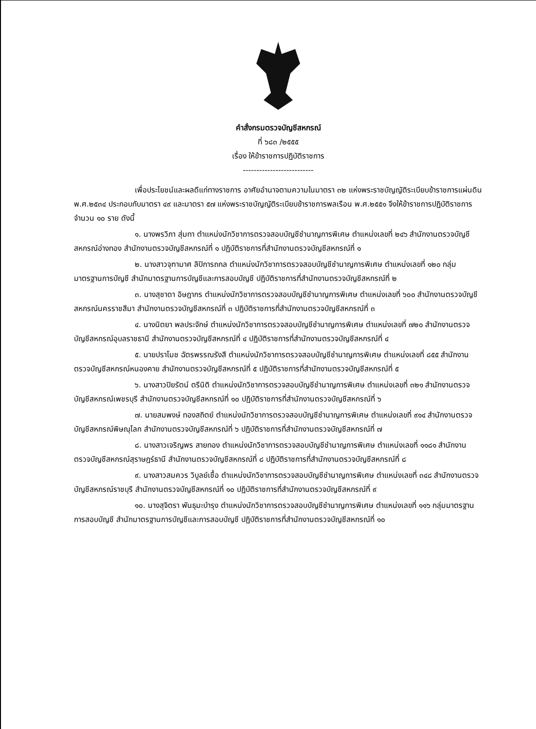คำสั่งกรมตรวจบัญชีสหกรณ์
ที่ ๖๘๓ /๒๕๕๕
เรื่อง ให้ข้าราชการปฏิบัติราชการ
--------------------------
เพื่อประโยชน์และผลดีแก่ทางราชการ อาศัยอำนาจตามความในมาตรา ๓๒ แห่งพระราชบัญญัติระเบียบข้าราชการแผ่นดิน พ.ศ.๒๕๓๔ ประกอบกับมาตรา ๔๙ และมาตรา ๕๗ แห่งพระราชบัญญัติระเบียบข้าราชการพลเรือน พ.ศ.๒๕๕๑ จึงให้ข้าราชการปฏิบัติราชการ จำนวน ๑๐ ราย ดังนี้
๑. นางพรวิภา สุ่มทา ตำแหน่งนักวิชาการตรวจสอบบัญชีชำนาญการพิเศษ ตำแหน่งเลขที่ ๒๔๖ สำนักงานตรวจบัญชีสหกรณ์อ่างทอง สำนักงานตรวจบัญชีสหกรณ์ที่ ๑ ปฏิบัติราชการที่สำนักงานตรวจบัญชีสหกรณ์ที่ ๑
๒. นางสาวจุฑามาศ ลิปิการถกล ตำแหน่งนักวิชาการตรวจสอบบัญชีชำนาญการพิเศษ ตำแหน่งเลขที่ ๑๒๐ กลุ่มมาตรฐานการบัญชี สำนักมาตรฐานการบัญชีและการสอบบัญชี ปฏิบัติราชการที่สำนักงานตรวจบัญชีสหกรณ์ที่ ๒
๓. นางสุชาดา อิษฎากร ตำแหน่งนักวิชาการตรวจสอบบัญชีชำนาญการพิเศษ ตำแหน่งเลขที่ ๖๐๐ สำนักงานตรวจบัญชีสหกรณ์นครราชสีมา สำนักงานตรวจบัญชีสหกรณ์ที่ ๓ ปฏิบัติราชการที่สำนักงานตรวจบัญชีสหกรณ์ที่ ๓
๔. นางนิตยา พลประจักษ์ ตำแหน่งนักวิชาการตรวจสอบบัญชีชำนาญการพิเศษ ตำแหน่งเลขที่ ๗๒๐ สำนักงานตรวจบัญชีสหกรณ์อุบลราชธานี สำนักงานตรวจบัญชีสหกรณ์ที่ ๔ ปฏิบัติราชการที่สำนักงานตรวจบัญชีสหกรณ์ที่ ๔
๕. นายปราโมช ฉัตรพรรณรังสี ตำแหน่งนักวิชาการตรวจสอบบัญชีชำนาญการพิเศษ ตำแหน่งเลขที่ ๘๕๕ สำนักงานตรวจบัญชีสหกรณ์หนองคาย สำนักงานตรวจบัญชีสหกรณ์ที่ ๕ ปฏิบัติราชการที่สำนักงานตรวจบัญชีสหกรณ์ที่ ๕
๖. นางสาวปิยรัตน์ ตรีนิติ ตำแหน่งนักวิชาการตรวจสอบบัญชีชำนาญการพิเศษ ตำแหน่งเลขที่ ๓๒๑ สำนักงานตรวจบัญชีสหกรณ์เพชรบุรี สำนักงานตรวจบัญชีสหกรณ์ที่ ๑๐ ปฏิบัติราชการที่สำนักงานตรวจบัญชีสหกรณ์ที่ ๖
๗. นายสมพงษ์ ทองสถิตย์ ตำแหน่งนักวิชาการตรวจสอบบัญชีชำนาญการพิเศษ ตำแหน่งเลขที่ ๙๑๔ สำนักงานตรวจบัญชีสหกรณ์พิษณุโลก สำนักงานตรวจบัญชีสหกรณ์ที่ ๖ ปฏิบัติราชการที่สำนักงานตรวจบัญชีสหกรณ์ที่ ๗
๘. นางสาวเจริญพร สายทอง ตำแหน่งนักวิชาการตรวจสอบบัญชีชำนาญการพิเศษ ตำแหน่งเลขที่ ๑๑๘๑ สำนักงานตรวจบัญชีสหกรณ์สุราษฎร์ธานี สำนักงานตรวจบัญชีสหกรณ์ที่ ๘ ปฏิบัติราชการที่สำนักงานตรวจบัญชีสหกรณ์ที่ ๘
๙. นางสาวสมควร วิบูลย์เชื้อ ตำแหน่งนักวิชาการตรวจสอบบัญชีชำนาญการพิเศษ ตำแหน่งเลขที่ ๓๔๘ สำนักงานตรวจบัญชีสหกรณ์ราชบุรี สำนักงานตรวจบัญชีสหกรณ์ที่ ๑๐ ปฏิบัติราชการที่สำนักงานตรวจบัญชีสหกรณ์ที่ ๙
๑๐. นางสุจิตรา พันธุมะบำรุง ตำแหน่งนักวิชาการตรวจสอบบัญชีชำนาญการพิเศษ ตำแหน่งเลขที่ ๑๑๖ กลุ่มมาตรฐานการสอบบัญชี สำนักมาตรฐานการบัญชีและการสอบบัญชี ปฏิบัติราชการที่สำนักงานตรวจบัญชีสหกรณ์ที่ ๑๐